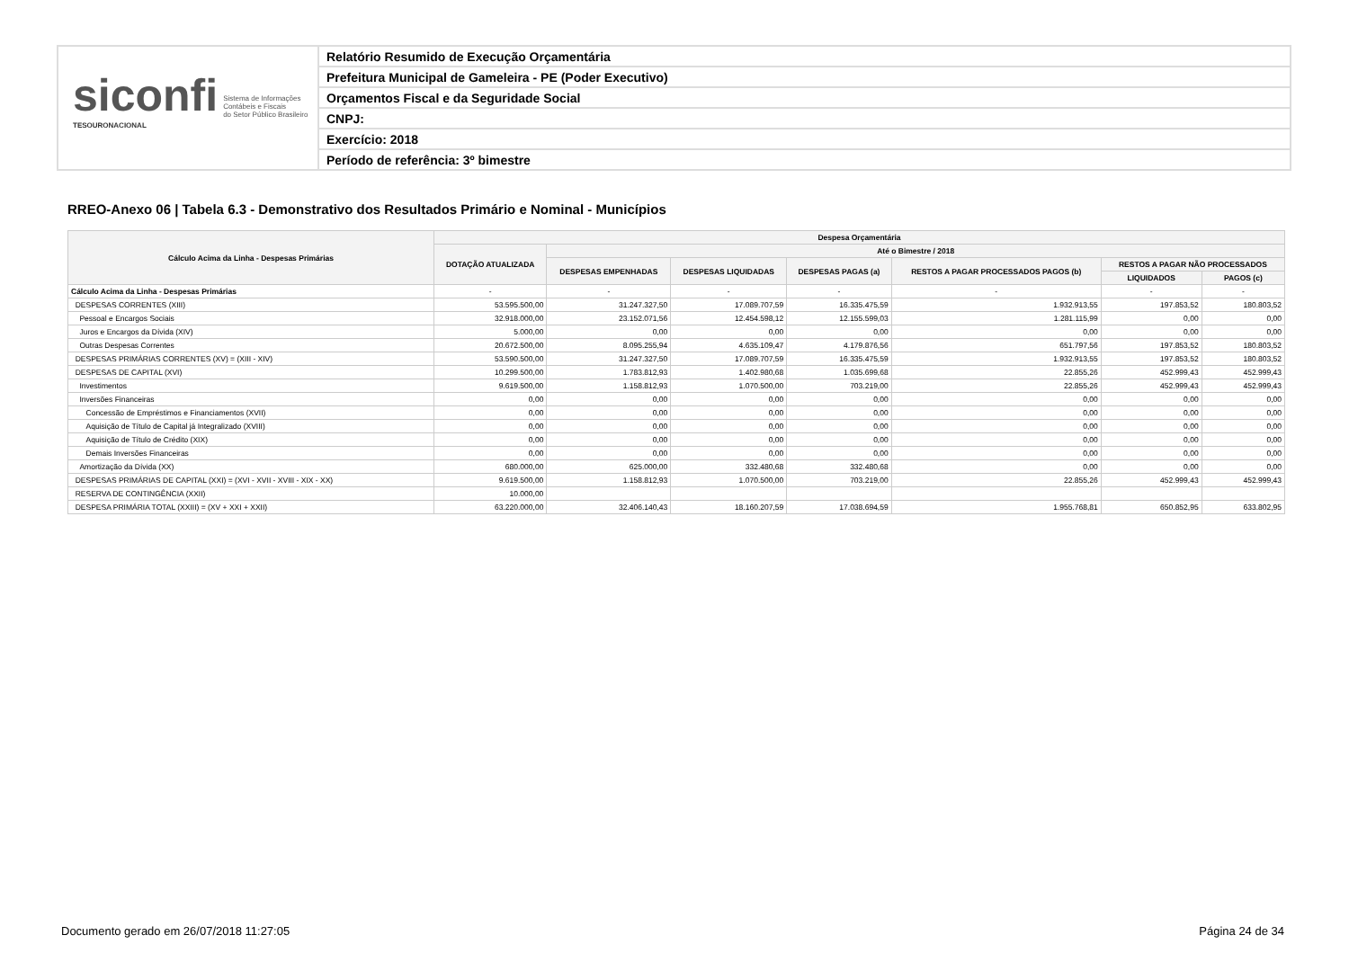siconfi Sistema de Informações
Contábeis e Fiscais
do Setor Público Brasileiro
TESOURONACIONAL
Relatório Resumido de Execução Orçamentária
Prefeitura Municipal de Gameleira - PE (Poder Executivo)
Orçamentos Fiscal e da Seguridade Social
CNPJ:
Exercício: 2018
Período de referência: 3º bimestre
RREO-Anexo 06 | Tabela 6.3 - Demonstrativo dos Resultados Primário e Nominal - Municípios
| Cálculo Acima da Linha - Despesas Primárias | Despesa Orçamentária | | | | | | |
| --- | --- | --- | --- | --- | --- | --- | --- |
| | DOTAÇÃO ATUALIZADA | Até o Bimestre / 2018 | | | | | |
| | | DESPESAS EMPENHADAS | DESPESAS LIQUIDADAS | DESPESAS PAGAS (a) | RESTOS A PAGAR PROCESSADOS PAGOS (b) | RESTOS A PAGAR NÃO PROCESSADOS | |
| | | | | | | LIQUIDADOS | PAGOS (c) |
| Cálculo Acima da Linha - Despesas Primárias | - | - | - | - | - | - | - |
| DESPESAS CORRENTES (XIII) | 53.595.500,00 | 31.247.327,50 | 17.089.707,59 | 16.335.475,59 | 1.932.913,55 | 197.853,52 | 180.803,52 |
| Pessoal e Encargos Sociais | 32.918.000,00 | 23.152.071,56 | 12.454.598,12 | 12.155.599,03 | 1.281.115,99 | 0,00 | 0,00 |
| Juros e Encargos da Dívida (XIV) | 5.000,00 | 0,00 | 0,00 | 0,00 | 0,00 | 0,00 | 0,00 |
| Outras Despesas Correntes | 20.672.500,00 | 8.095.255,94 | 4.635.109,47 | 4.179.876,56 | 651.797,56 | 197.853,52 | 180.803,52 |
| DESPESAS PRIMÁRIAS CORRENTES (XV) = (XIII - XIV) | 53.590.500,00 | 31.247.327,50 | 17.089.707,59 | 16.335.475,59 | 1.932.913,55 | 197.853,52 | 180.803,52 |
| DESPESAS DE CAPITAL (XVI) | 10.299.500,00 | 1.783.812,93 | 1.402.980,68 | 1.035.699,68 | 22.855,26 | 452.999,43 | 452.999,43 |
| Investimentos | 9.619.500,00 | 1.158.812,93 | 1.070.500,00 | 703.219,00 | 22.855,26 | 452.999,43 | 452.999,43 |
| Inversões Financeiras | 0,00 | 0,00 | 0,00 | 0,00 | 0,00 | 0,00 | 0,00 |
| Concessão de Empréstimos e Financiamentos (XVII) | 0,00 | 0,00 | 0,00 | 0,00 | 0,00 | 0,00 | 0,00 |
| Aquisição de Título de Capital já Integralizado (XVIII) | 0,00 | 0,00 | 0,00 | 0,00 | 0,00 | 0,00 | 0,00 |
| Aquisição de Título de Crédito (XIX) | 0,00 | 0,00 | 0,00 | 0,00 | 0,00 | 0,00 | 0,00 |
| Demais Inversões Financeiras | 0,00 | 0,00 | 0,00 | 0,00 | 0,00 | 0,00 | 0,00 |
| Amortização da Dívida (XX) | 680.000,00 | 625.000,00 | 332.480,68 | 332.480,68 | 0,00 | 0,00 | 0,00 |
| DESPESAS PRIMÁRIAS DE CAPITAL (XXI) = (XVI - XVII - XVIII - XIX - XX) | 9.619.500,00 | 1.158.812,93 | 1.070.500,00 | 703.219,00 | 22.855,26 | 452.999,43 | 452.999,43 |
| RESERVA DE CONTINGÊNCIA (XXII) | 10.000,00 | | | | | | |
| DESPESA PRIMÁRIA TOTAL (XXIII) = (XV + XXI + XXII) | 63.220.000,00 | 32.406.140,43 | 18.160.207,59 | 17.038.694,59 | 1.955.768,81 | 650.852,95 | 633.802,95 |
Documento gerado em 26/07/2018 11:27:05
Página 24 de 34